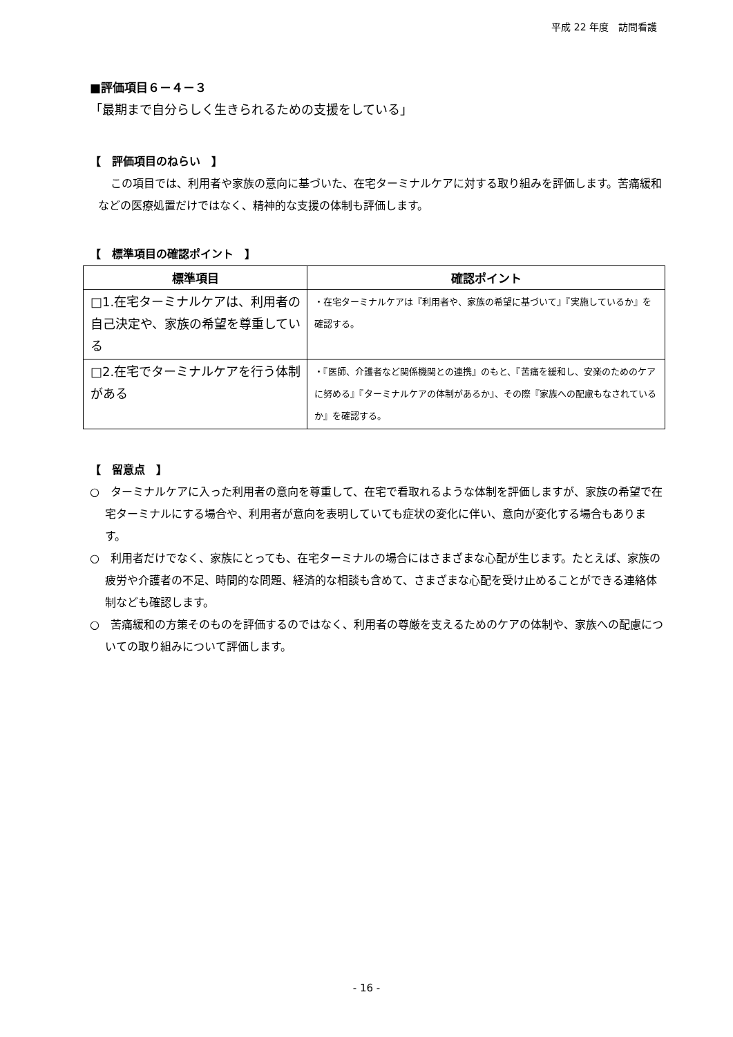平成 22 年度　訪問看護
■評価項目６－４－３
「最期まで自分らしく生きられるための支援をしている」
【　評価項目のねらい　】
この項目では、利用者や家族の意向に基づいた、在宅ターミナルケアに対する取り組みを評価します。苦痛緩和などの医療処置だけではなく、精神的な支援の体制も評価します。
【　標準項目の確認ポイント　】
| 標準項目 | 確認ポイント |
| --- | --- |
| □1.在宅ターミナルケアは、利用者の自己決定や、家族の希望を尊重している | ・在宅ターミナルケアは『利用者や、家族の希望に基づいて』『実施しているか』を確認する。 |
| □2.在宅でターミナルケアを行う体制がある | ・『医師、介護者など関係機関との連携』のもと、『苦痛を緩和し、安楽のためのケアに努める』『ターミナルケアの体制があるか』、その際『家族への配慮もなされているか』を確認する。 |
【　留意点　】
○　ターミナルケアに入った利用者の意向を尊重して、在宅で看取れるような体制を評価しますが、家族の希望で在宅ターミナルにする場合や、利用者が意向を表明していても症状の変化に伴い、意向が変化する場合もあります。
○　利用者だけでなく、家族にとっても、在宅ターミナルの場合にはさまざまな心配が生じます。たとえば、家族の疲労や介護者の不足、時間的な問題、経済的な相談も含めて、さまざまな心配を受け止めることができる連絡体制なども確認します。
○　苦痛緩和の方策そのものを評価するのではなく、利用者の尊厳を支えるためのケアの体制や、家族への配慮についての取り組みについて評価します。
- 16 -